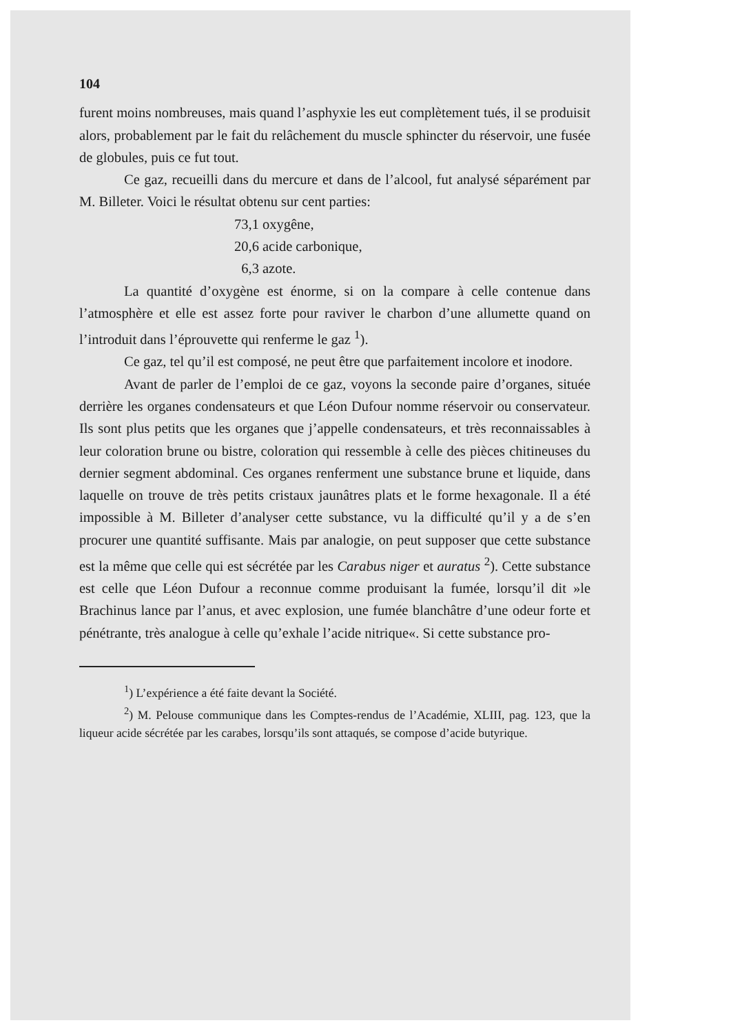104
furent moins nombreuses, mais quand l’asphyxie les eut complètement tués, il se produisit alors, probablement par le fait du relâchement du muscle sphincter du réservoir, une fusée de globules, puis ce fut tout.
Ce gaz, recueilli dans du mercure et dans de l’alcool, fut analysé séparément par M. Billeter. Voici le résultat obtenu sur cent parties:
73,1 oxygêne,
20,6 acide carbonique,
6,3 azote.
La quantité d’oxygène est énorme, si on la compare à celle contenue dans l’atmosphère et elle est assez forte pour raviver le charbon d’une allumette quand on l’introduit dans l’éprouvette qui renferme le gaz <sup>1</sup>).
Ce gaz, tel qu’il est composé, ne peut être que parfaitement incolore et inodore.
Avant de parler de l’emploi de ce gaz, voyons la seconde paire d’organes, située derrière les organes condensateurs et que Léon Dufour nomme réservoir ou conservateur. Ils sont plus petits que les organes que j’appelle condensateurs, et très reconnaissables à leur coloration brune ou bistre, coloration qui ressemble à celle des pièces chitineuses du dernier segment abdominal. Ces organes renferment une substance brune et liquide, dans laquelle on trouve de très petits cristaux jaunâtres plats et le forme hexagonale. Il a été impossible à M. Billeter d’analyser cette substance, vu la difficulté qu’il y a de s’en procurer une quantité suffisante. Mais par analogie, on peut supposer que cette substance est la même que celle qui est sécrétée par les Carabus niger et auratus <sup>2</sup>). Cette substance est celle que Léon Dufour a reconnue comme produisant la fumée, lorsqu’il dit »le Brachinus lance par l’anus, et avec explosion, une fumée blanchâtre d’une odeur forte et pénétrante, très analogue à celle qu’exhale l’acide nitrique«. Si cette substance pro-
<sup>1</sup>) L’expérience a été faite devant la Société.
<sup>2</sup>) M. Pelouse communique dans les Comptes-rendus de l’Académie, XLIII, pag. 123, que la liqueur acide sécrétée par les carabes, lorsqu’ils sont attaqués, se compose d’acide butyrique.